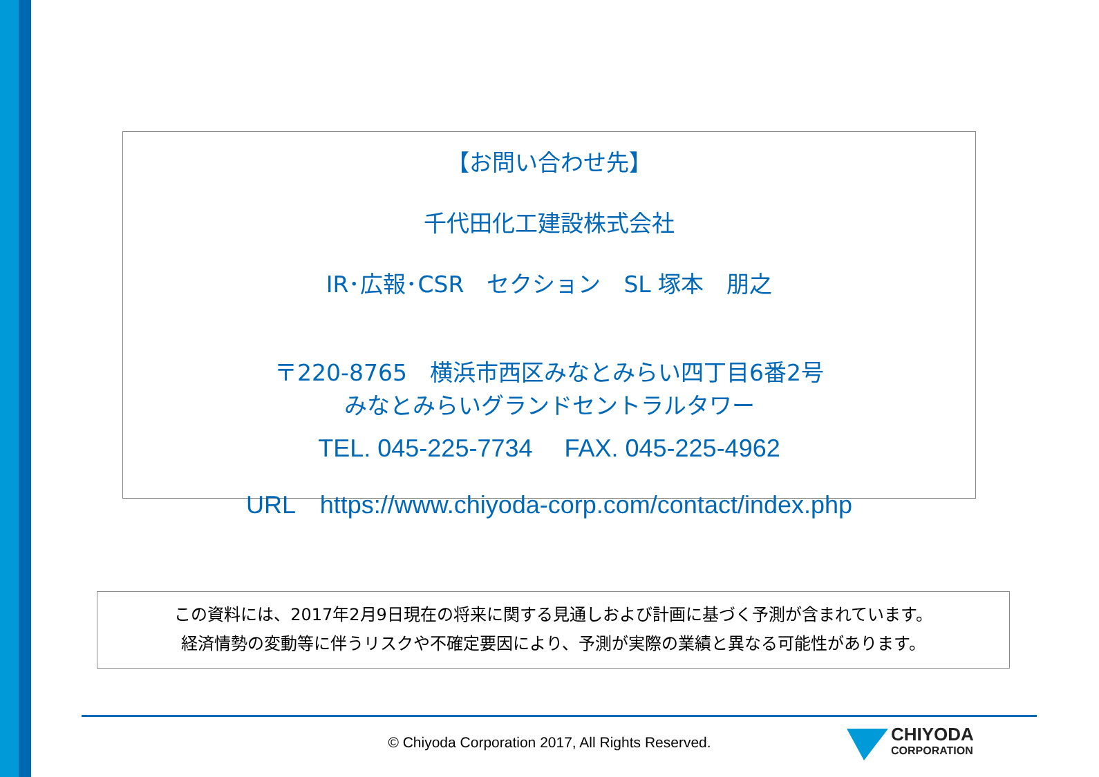【お問い合わせ先】
千代田化工建設株式会社
IR･広報･CSR　セクション　SL 塚本　朋之
〒220-8765　横浜市西区みなとみらい四丁目6番2号
みなとみらいグランドセントラルタワー
TEL. 045-225-7734　 FAX. 045-225-4962
URL　https://www.chiyoda-corp.com/contact/index.php
この資料には、2017年2月9日現在の将来に関する見通しおよび計画に基づく予測が含まれています。
経済情勢の変動等に伴うリスクや不確定要因により、予測が実際の業績と異なる可能性があります。
© Chiyoda Corporation 2017, All Rights Reserved.
CHIYODA
CORPORATION